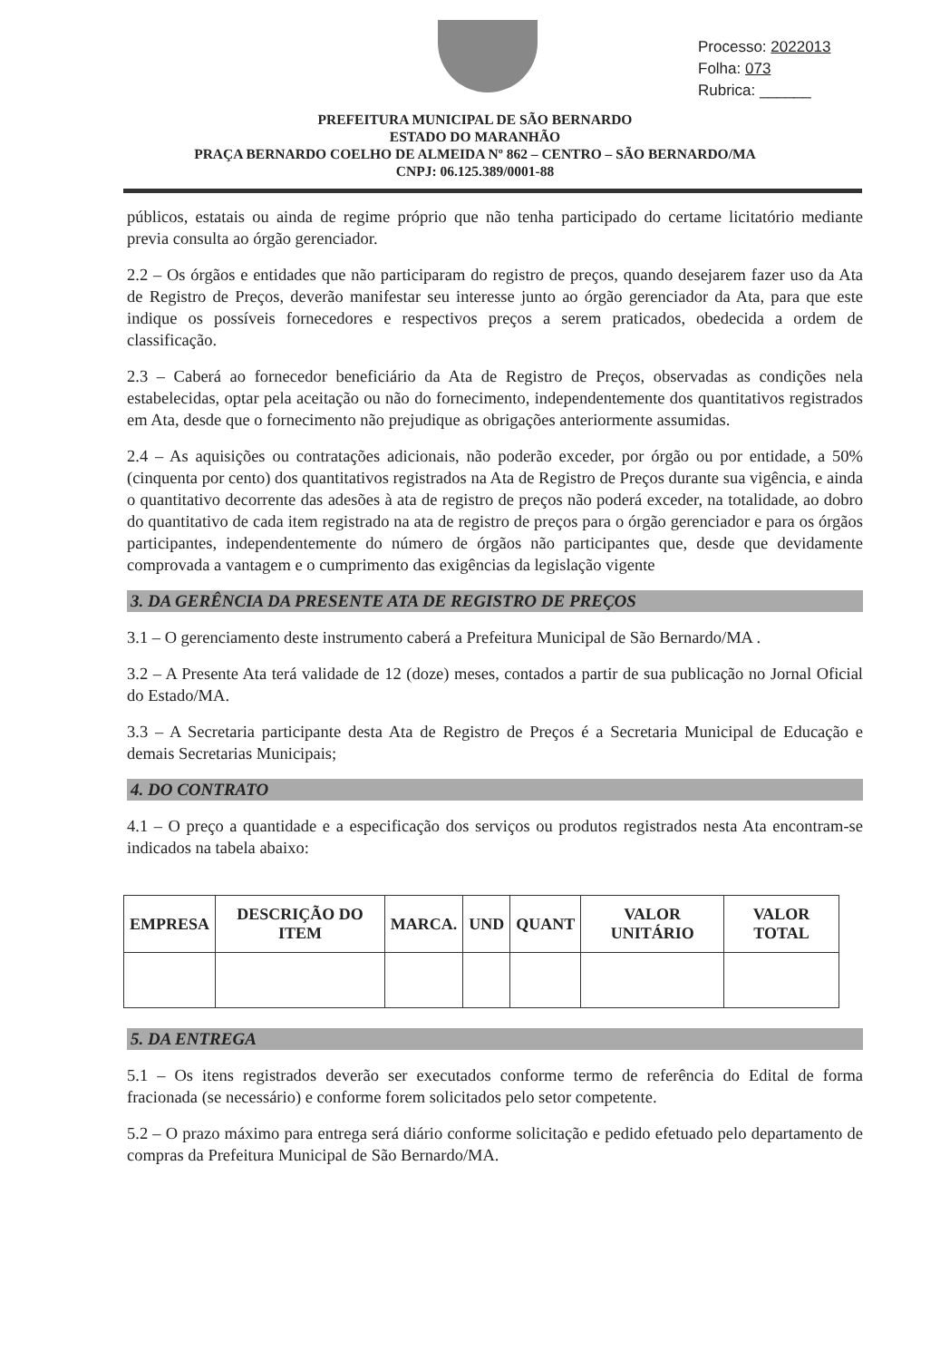Processo: 2022013
Folha: 073
Rubrica: ______
PREFEITURA MUNICIPAL DE SÃO BERNARDO
ESTADO DO MARANHÃO
PRAÇA BERNARDO COELHO DE ALMEIDA Nº 862 – CENTRO – SÃO BERNARDO/MA
CNPJ: 06.125.389/0001-88
públicos, estatais ou ainda de regime próprio que não tenha participado do certame licitatório mediante previa consulta ao órgão gerenciador.
2.2 – Os órgãos e entidades que não participaram do registro de preços, quando desejarem fazer uso da Ata de Registro de Preços, deverão manifestar seu interesse junto ao órgão gerenciador da Ata, para que este indique os possíveis fornecedores e respectivos preços a serem praticados, obedecida a ordem de classificação.
2.3 – Caberá ao fornecedor beneficiário da Ata de Registro de Preços, observadas as condições nela estabelecidas, optar pela aceitação ou não do fornecimento, independentemente dos quantitativos registrados em Ata, desde que o fornecimento não prejudique as obrigações anteriormente assumidas.
2.4 – As aquisições ou contratações adicionais, não poderão exceder, por órgão ou por entidade, a 50% (cinquenta por cento) dos quantitativos registrados na Ata de Registro de Preços durante sua vigência, e ainda o quantitativo decorrente das adesões à ata de registro de preços não poderá exceder, na totalidade, ao dobro do quantitativo de cada item registrado na ata de registro de preços para o órgão gerenciador e para os órgãos participantes, independentemente do número de órgãos não participantes que, desde que devidamente comprovada a vantagem e o cumprimento das exigências da legislação vigente
3. DA GERÊNCIA DA PRESENTE ATA DE REGISTRO DE PREÇOS
3.1 – O gerenciamento deste instrumento caberá a Prefeitura Municipal de São Bernardo/MA .
3.2 – A Presente Ata terá validade de 12 (doze) meses, contados a partir de sua publicação no Jornal Oficial do Estado/MA.
3.3 – A Secretaria participante desta Ata de Registro de Preços é a Secretaria Municipal de Educação e demais Secretarias Municipais;
4. DO CONTRATO
4.1 – O preço a quantidade e a especificação dos serviços ou produtos registrados nesta Ata encontram-se indicados na tabela abaixo:
| EMPRESA | DESCRIÇÃO DO ITEM | MARCA. | UND | QUANT | VALOR UNITÁRIO | VALOR TOTAL |
| --- | --- | --- | --- | --- | --- | --- |
5. DA ENTREGA
5.1 – Os itens registrados deverão ser executados conforme termo de referência do Edital de forma fracionada (se necessário) e conforme forem solicitados pelo setor competente.
5.2 – O prazo máximo para entrega será diário conforme solicitação e pedido efetuado pelo departamento de compras da Prefeitura Municipal de São Bernardo/MA.